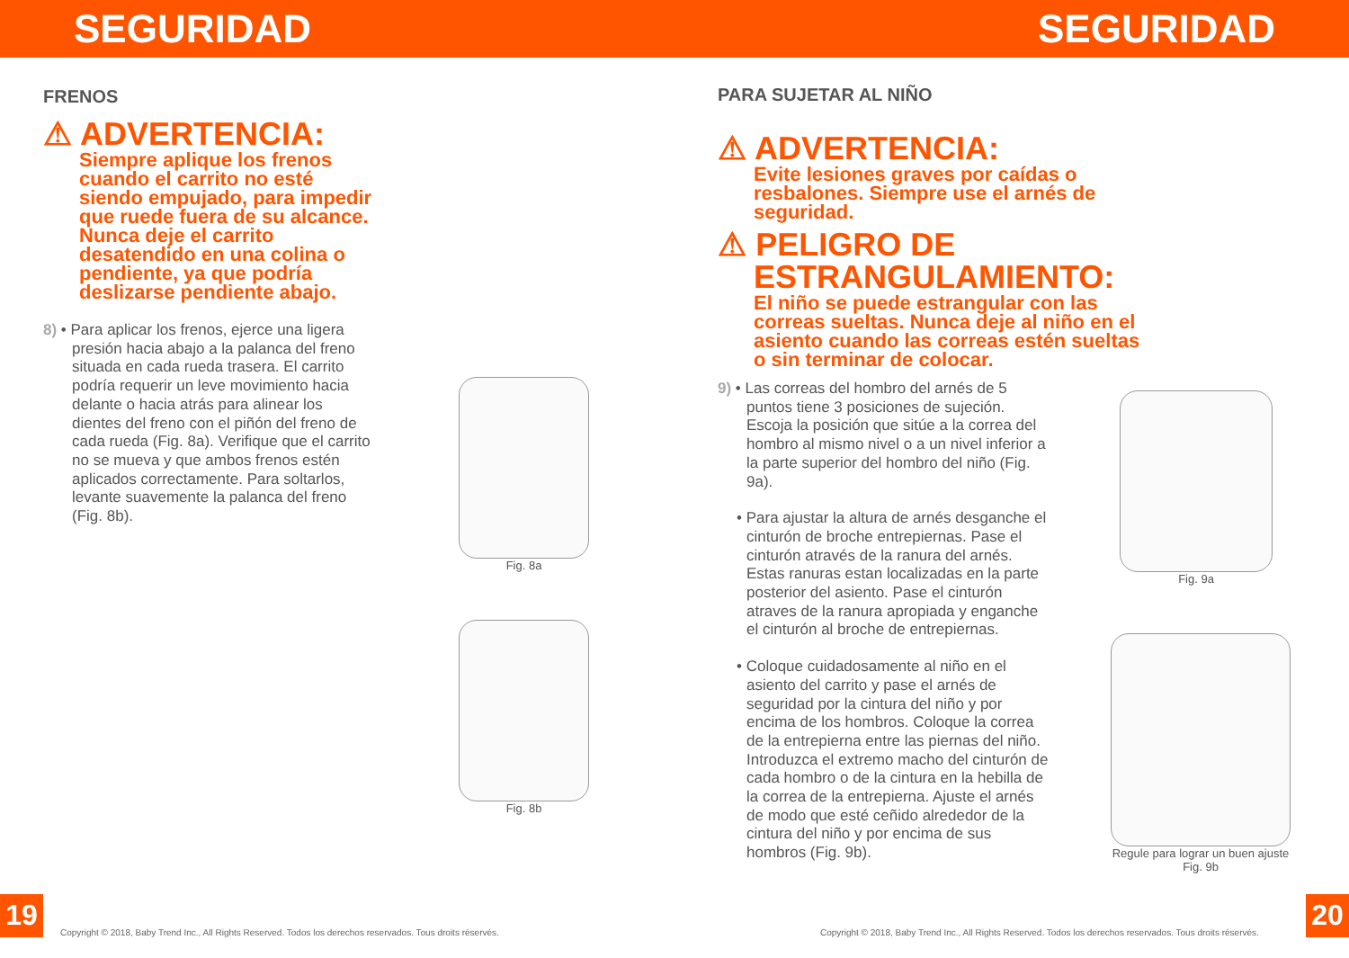SEGURIDAD SEGURIDAD
FRENOS
⚠ ADVERTENCIA:
Siempre aplique los frenos cuando el carrito no esté siendo empujado, para impedir que ruede fuera de su alcance. Nunca deje el carrito desatendido en una colina o pendiente, ya que podría deslizarse pendiente abajo.
8) • Para aplicar los frenos, ejerce una ligera presión hacia abajo a la palanca del freno situada en cada rueda trasera. El carrito podría requerir un leve movimiento hacia delante o hacia atrás para alinear los dientes del freno con el piñón del freno de cada rueda (Fig. 8a). Verifique que el carrito no se mueva y que ambos frenos estén aplicados correctamente. Para soltarlos, levante suavemente la palanca del freno (Fig. 8b).
Fig. 8a
Fig. 8b
19
Copyright © 2018, Baby Trend Inc., All Rights Reserved. Todos los derechos reservados. Tous droits réservés.
PARA SUJETAR AL NIÑO
⚠ ADVERTENCIA:
Evite lesiones graves por caídas o resbalones. Siempre use el arnés de seguridad.
⚠ PELIGRO DE
ESTRANGULAMIENTO:
El niño se puede estrangular con las correas sueltas. Nunca deje al niño en el asiento cuando las correas estén sueltas o sin terminar de colocar.
9) • Las correas del hombro del arnés de 5 puntos tiene 3 posiciones de sujeción. Escoja la posición que sitúe a la correa del hombro al mismo nivel o a un nivel inferior a la parte superior del hombro del niño (Fig. 9a).
• Para ajustar la altura de arnés desganche el cinturón de broche entrepiernas. Pase el cinturón através de la ranura del arnés. Estas ranuras estan localizadas en la parte posterior del asiento. Pase el cinturón atraves de la ranura apropiada y enganche el cinturón al broche de entrepiernas.
• Coloque cuidadosamente al niño en el asiento del carrito y pase el arnés de seguridad por la cintura del niño y por encima de los hombros. Coloque la correa de la entrepierna entre las piernas del niño. Introduzca el extremo macho del cinturón de cada hombro o de la cintura en la hebilla de la correa de la entrepierna. Ajuste el arnés de modo que esté ceñido alrededor de la cintura del niño y por encima de sus hombros (Fig. 9b).
Fig. 9a
Regule para lograr un buen ajuste
Fig. 9b
Copyright © 2018, Baby Trend Inc., All Rights Reserved. Todos los derechos reservados. Tous droits réservés.
20